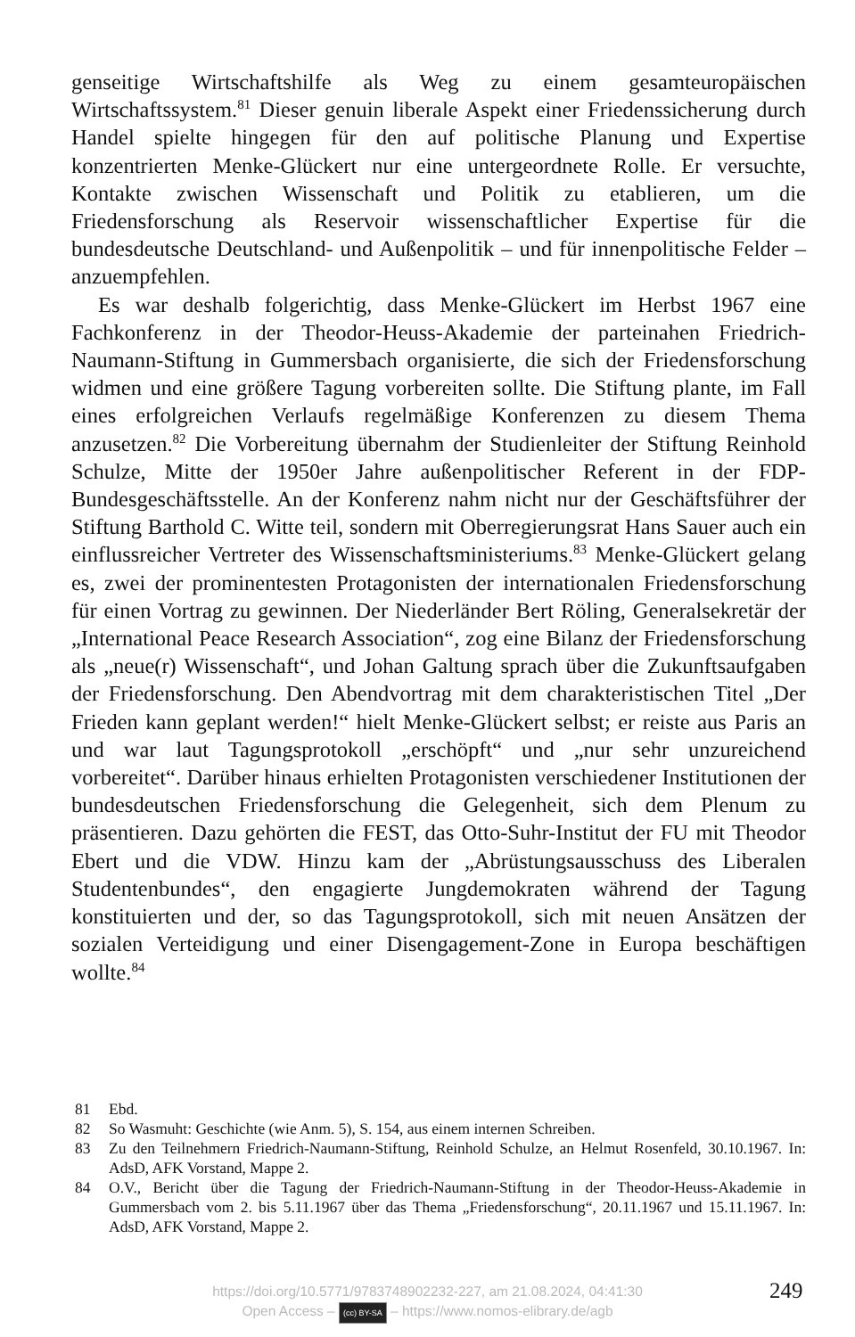genseitige Wirtschaftshilfe als Weg zu einem gesamteuropäischen Wirtschaftssystem.<sup>81</sup> Dieser genuin liberale Aspekt einer Friedenssicherung durch Handel spielte hingegen für den auf politische Planung und Expertise konzentrierten Menke-Glückert nur eine untergeordnete Rolle. Er versuchte, Kontakte zwischen Wissenschaft und Politik zu etablieren, um die Friedensforschung als Reservoir wissenschaftlicher Expertise für die bundesdeutsche Deutschland- und Außenpolitik – und für innenpolitische Felder – anzuempfehlen.
Es war deshalb folgerichtig, dass Menke-Glückert im Herbst 1967 eine Fachkonferenz in der Theodor-Heuss-Akademie der parteinahen Friedrich-Naumann-Stiftung in Gummersbach organisierte, die sich der Friedensforschung widmen und eine größere Tagung vorbereiten sollte. Die Stiftung plante, im Fall eines erfolgreichen Verlaufs regelmäßige Konferenzen zu diesem Thema anzusetzen.<sup>82</sup> Die Vorbereitung übernahm der Studienleiter der Stiftung Reinhold Schulze, Mitte der 1950er Jahre außenpolitischer Referent in der FDP-Bundesgeschäftsstelle. An der Konferenz nahm nicht nur der Geschäftsführer der Stiftung Barthold C. Witte teil, sondern mit Oberregierungsrat Hans Sauer auch ein einflussreicher Vertreter des Wissenschaftsministeriums.<sup>83</sup> Menke-Glückert gelang es, zwei der prominentesten Protagonisten der internationalen Friedensforschung für einen Vortrag zu gewinnen. Der Niederländer Bert Röling, Generalsekretär der „International Peace Research Association“, zog eine Bilanz der Friedensforschung als „neue(r) Wissenschaft“, und Johan Galtung sprach über die Zukunftsaufgaben der Friedensforschung. Den Abendvortrag mit dem charakteristischen Titel „Der Frieden kann geplant werden!“ hielt Menke-Glückert selbst; er reiste aus Paris an und war laut Tagungsprotokoll „erschöpft“ und „nur sehr unzureichend vorbereitet“. Darüber hinaus erhielten Protagonisten verschiedener Institutionen der bundesdeutschen Friedensforschung die Gelegenheit, sich dem Plenum zu präsentieren. Dazu gehörten die FEST, das Otto-Suhr-Institut der FU mit Theodor Ebert und die VDW. Hinzu kam der „Abrüstungsausschuss des Liberalen Studentenbundes“, den engagierte Jungdemokraten während der Tagung konstituierten und der, so das Tagungsprotokoll, sich mit neuen Ansätzen der sozialen Verteidigung und einer Disengagement-Zone in Europa beschäftigen wollte.<sup>84</sup>
81 Ebd.
82 So Wasmuht: Geschichte (wie Anm. 5), S. 154, aus einem internen Schreiben.
83 Zu den Teilnehmern Friedrich-Naumann-Stiftung, Reinhold Schulze, an Helmut Rosenfeld, 30.10.1967. In: AdsD, AFK Vorstand, Mappe 2.
84 O.V., Bericht über die Tagung der Friedrich-Naumann-Stiftung in der Theodor-Heuss-Akademie in Gummersbach vom 2. bis 5.11.1967 über das Thema „Friedensforschung“, 20.11.1967 und 15.11.1967. In: AdsD, AFK Vorstand, Mappe 2.
https://doi.org/10.5771/9783748902232-227, am 21.08.2024, 04:41:30
Open Access – (cc) BY-SA – https://www.nomos-elibrary.de/agb
249